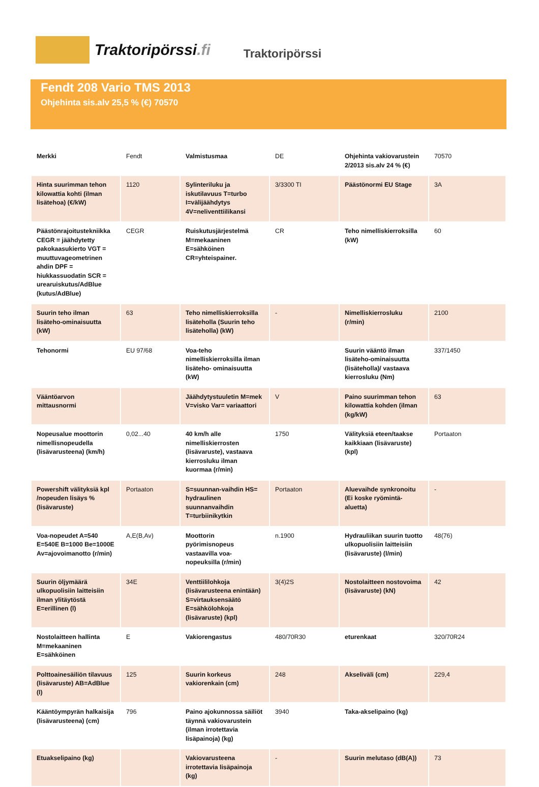Traktoripörssi.fi
Traktoripörssi
Fendt 208 Vario TMS 2013
Ohjehinta sis.alv 25,5 % (€) 70570
| Merkki | Fendt | Valmistusmaa | DE | Ohjehinta vakiovarustein 2/2013 sis.alv 24 % (€) | 70570 |
| Hinta suurimman tehon kilowattia kohti (ilman lisätehoa) (€/kW) | 1120 | Sylinteriluku ja iskutilavuus T=turbo I=välijäähdytys 4V=neliventtiilikansi | 3/3300 TI | Päästönormi EU Stage | 3A |
| Päästönrajoitustekniikka CEGR = jäähdytetty pakokaasukierto VGT = muuttuvageometrinen ahdin DPF = hiukkassuodatin SCR = urearuiskutus/AdBlue (kutus/AdBlue) | CEGR | Ruiskutusjärjestelmä M=mekaaninen E=sähköinen CR=yhteispainer. | CR | Teho nimelliskierroksilla (kW) | 60 |
| Suurin teho ilman lisäteho-ominaisuutta (kW) | 63 | Teho nimelliskierroksilla lisäteholla (Suurin teho lisäteholla) (kW) | - | Nimelliskierrosluku (r/min) | 2100 |
| Tehonormi | EU 97/68 | Voa-teho nimelliskierroksilla ilman lisäteho- ominaisuutta (kW) | | Suurin vääntö ilman lisäteho-ominaisuutta (lisäteholla)/ vastaava kierrosluku (Nm) | 337/1450 |
| Vääntöarvon mittausnormi | | Jäähdytystuuletin M=mek V=visko Var= variaattori | V | Paino suurimman tehon kilowattia kohden (ilman (kg/kW) | 63 |
| Nopeusalue moottorin nimellisnopeudella (lisävarusteena) (km/h) | 0,02...40 | 40 km/h alle nimelliskierrosten (lisävaruste), vastaava kierrosluku ilman kuormaa (r/min) | 1750 | Välityksiä eteen/taakse kaikkiaan (lisävaruste) (kpl) | Portaaton |
| Powershift välityksiä kpl /nopeuden lisäys % (lisävaruste) | Portaaton | S=suunnan-vaihdin HS= hydraulinen suunnanvaihdin T=turbiinikytkin | Portaaton | Aluevaihde synkronoitu (Ei koske ryömintä- aluetta) | - |
| Voa-nopeudet A=540 E=540E B=1000 Be=1000E Av=ajovoimanotto (r/min) | A,E(B,Av) | Moottorin pyörimisnopeus vastaavilla voa-nopeuksilla (r/min) | n.1900 | Hydrauliikan suurin tuotto ulkopuolisiin laitteisiin (lisävaruste) (l/min) | 48(76) |
| Suurin öljymäärä ulkopuolisiin laitteisiin ilman ylitäytöstä E=erillinen (l) | 34E | Venttiililohkoja (lisävarusteena enintään) S=virtauksensäätö E=sähkölohkoja (lisävaruste) (kpl) | 3(4)2S | Nostolaitteen nostovoima (lisävaruste) (kN) | 42 |
| Nostolaitteen hallinta M=mekaaninen E=sähköinen | E | Vakiorengastus | 480/70R30 | eturenkaat | 320/70R24 |
| Polttoainesäiliön tilavuus (lisävaruste) AB=AdBlue (l) | 125 | Suurin korkeus vakiorenkain (cm) | 248 | Akseliväli (cm) | 229,4 |
| Kääntöympyrän halkaisija (lisävarusteena) (cm) | 796 | Paino ajokunnossa säiliöt täynnä vakiovarustein (ilman irrotettavia lisäpainoja) (kg) | 3940 | Taka-akselipaino (kg) | |
| Etuakselipaino (kg) | | Vakiovarusteena irrotettavia lisäpainoja (kg) | - | Suurin melutaso (dB(A)) | 73 |